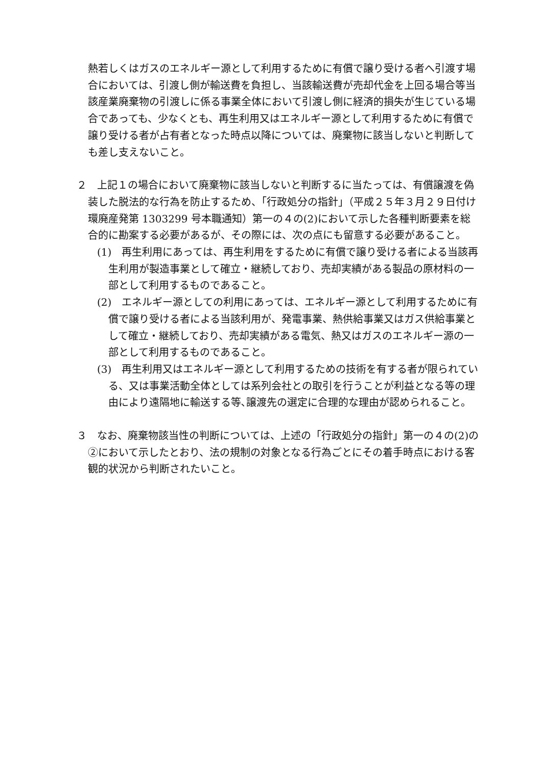熱若しくはガスのエネルギー源として利用するために有償で譲り受ける者へ引渡す場合においては、引渡し側が輸送費を負担し、当該輸送費が売却代金を上回る場合等当該産業廃棄物の引渡しに係る事業全体において引渡し側に経済的損失が生じている場合であっても、少なくとも、再生利用又はエネルギー源として利用するために有償で譲り受ける者が占有者となった時点以降については、廃棄物に該当しないと判断しても差し支えないこと。
２　上記１の場合において廃棄物に該当しないと判断するに当たっては、有償譲渡を偽装した脱法的な行為を防止するため、「行政処分の指針」（平成２５年３月２９日付け環廃産発第 1303299 号本職通知）第一の４の(2)において示した各種判断要素を総合的に勘案する必要があるが、その際には、次の点にも留意する必要があること。
(1)　再生利用にあっては、再生利用をするために有償で譲り受ける者による当該再生利用が製造事業として確立・継続しており、売却実績がある製品の原材料の一部として利用するものであること。
(2)　エネルギー源としての利用にあっては、エネルギー源として利用するために有償で譲り受ける者による当該利用が、発電事業、熱供給事業又はガス供給事業として確立・継続しており、売却実績がある電気、熱又はガスのエネルギー源の一部として利用するものであること。
(3)　再生利用又はエネルギー源として利用するための技術を有する者が限られている、又は事業活動全体としては系列会社との取引を行うことが利益となる等の理由により遠隔地に輸送する等､譲渡先の選定に合理的な理由が認められること。
３　なお、廃棄物該当性の判断については、上述の「行政処分の指針」第一の４の(2)の②において示したとおり、法の規制の対象となる行為ごとにその着手時点における客観的状況から判断されたいこと。